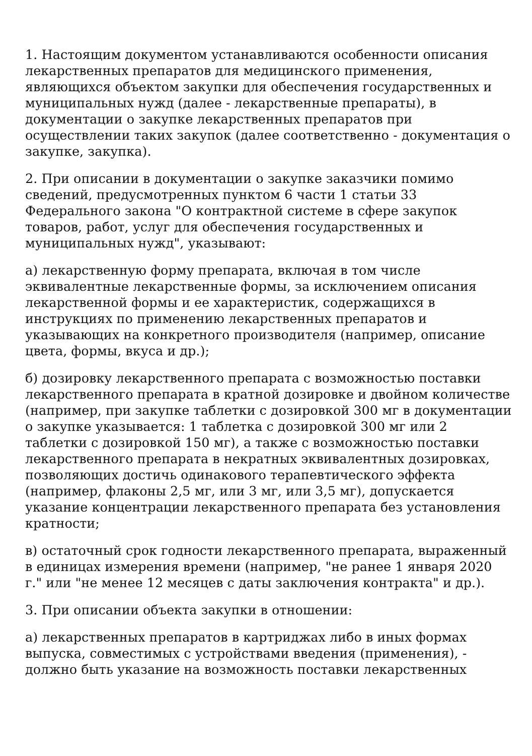1. Настоящим документом устанавливаются особенности описания лекарственных препаратов для медицинского применения, являющихся объектом закупки для обеспечения государственных и муниципальных нужд (далее - лекарственные препараты), в документации о закупке лекарственных препаратов при осуществлении таких закупок (далее соответственно - документация о закупке, закупка).
2. При описании в документации о закупке заказчики помимо сведений, предусмотренных пунктом 6 части 1 статьи 33 Федерального закона "О контрактной системе в сфере закупок товаров, работ, услуг для обеспечения государственных и муниципальных нужд", указывают:
а) лекарственную форму препарата, включая в том числе эквивалентные лекарственные формы, за исключением описания лекарственной формы и ее характеристик, содержащихся в инструкциях по применению лекарственных препаратов и указывающих на конкретного производителя (например, описание цвета, формы, вкуса и др.);
б) дозировку лекарственного препарата с возможностью поставки лекарственного препарата в кратной дозировке и двойном количестве (например, при закупке таблетки с дозировкой 300 мг в документации о закупке указывается: 1 таблетка с дозировкой 300 мг или 2 таблетки с дозировкой 150 мг), а также с возможностью поставки лекарственного препарата в некратных эквивалентных дозировках, позволяющих достичь одинакового терапевтического эффекта (например, флаконы 2,5 мг, или 3 мг, или 3,5 мг), допускается указание концентрации лекарственного препарата без установления кратности;
в) остаточный срок годности лекарственного препарата, выраженный в единицах измерения времени (например, "не ранее 1 января 2020 г." или "не менее 12 месяцев с даты заключения контракта" и др.).
3. При описании объекта закупки в отношении:
а) лекарственных препаратов в картриджах либо в иных формах выпуска, совместимых с устройствами введения (применения), - должно быть указание на возможность поставки лекарственных